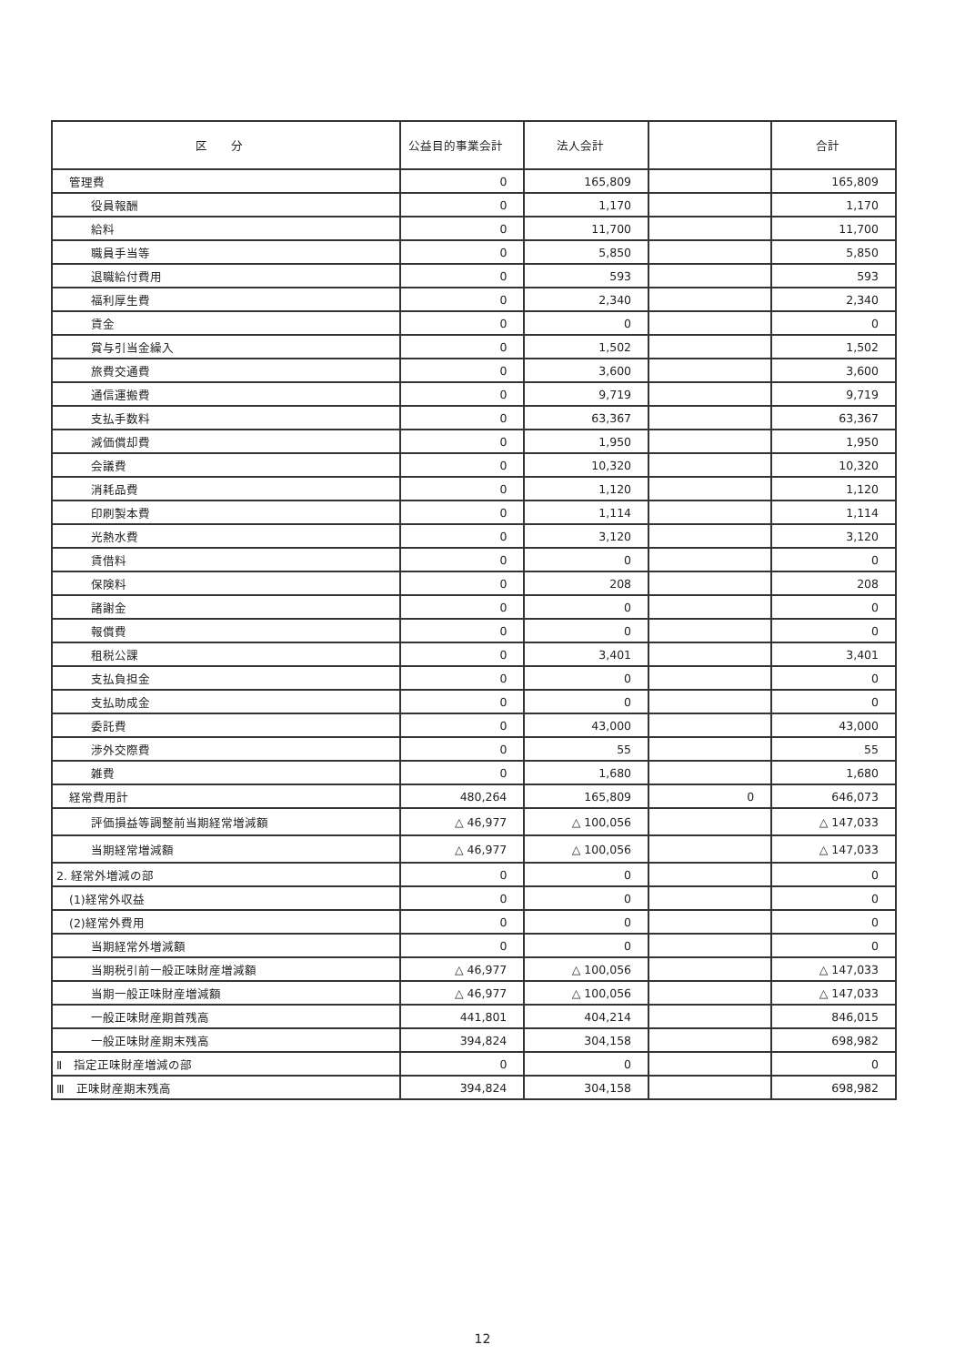| 区 分 | 公益目的事業会計 | 法人会計 | | 合計 |
| --- | --- | --- | --- | --- |
| 管理費 | 0 | 165,809 | | 165,809 |
| 役員報酬 | 0 | 1,170 | | 1,170 |
| 給料 | 0 | 11,700 | | 11,700 |
| 職員手当等 | 0 | 5,850 | | 5,850 |
| 退職給付費用 | 0 | 593 | | 593 |
| 福利厚生費 | 0 | 2,340 | | 2,340 |
| 賃金 | 0 | 0 | | 0 |
| 賞与引当金繰入 | 0 | 1,502 | | 1,502 |
| 旅費交通費 | 0 | 3,600 | | 3,600 |
| 通信運搬費 | 0 | 9,719 | | 9,719 |
| 支払手数料 | 0 | 63,367 | | 63,367 |
| 減価償却費 | 0 | 1,950 | | 1,950 |
| 会議費 | 0 | 10,320 | | 10,320 |
| 消耗品費 | 0 | 1,120 | | 1,120 |
| 印刷製本費 | 0 | 1,114 | | 1,114 |
| 光熱水費 | 0 | 3,120 | | 3,120 |
| 賃借料 | 0 | 0 | | 0 |
| 保険料 | 0 | 208 | | 208 |
| 諸謝金 | 0 | 0 | | 0 |
| 報償費 | 0 | 0 | | 0 |
| 租税公課 | 0 | 3,401 | | 3,401 |
| 支払負担金 | 0 | 0 | | 0 |
| 支払助成金 | 0 | 0 | | 0 |
| 委託費 | 0 | 43,000 | | 43,000 |
| 渉外交際費 | 0 | 55 | | 55 |
| 雑費 | 0 | 1,680 | | 1,680 |
| 経常費用計 | 480,264 | 165,809 | 0 | 646,073 |
| 評価損益等調整前当期経常増減額 | △ 46,977 | △ 100,056 | | △ 147,033 |
| 当期経常増減額 | △ 46,977 | △ 100,056 | | △ 147,033 |
| 2. 経常外増減の部 | 0 | 0 | | 0 |
| (1)経常外収益 | 0 | 0 | | 0 |
| (2)経常外費用 | 0 | 0 | | 0 |
| 当期経常外増減額 | 0 | 0 | | 0 |
| 当期税引前一般正味財産増減額 | △ 46,977 | △ 100,056 | | △ 147,033 |
| 当期一般正味財産増減額 | △ 46,977 | △ 100,056 | | △ 147,033 |
| 一般正味財産期首残高 | 441,801 | 404,214 | | 846,015 |
| 一般正味財産期末残高 | 394,824 | 304,158 | | 698,982 |
| Ⅱ 指定正味財産増減の部 | 0 | 0 | | 0 |
| Ⅲ 正味財産期末残高 | 394,824 | 304,158 | | 698,982 |
12